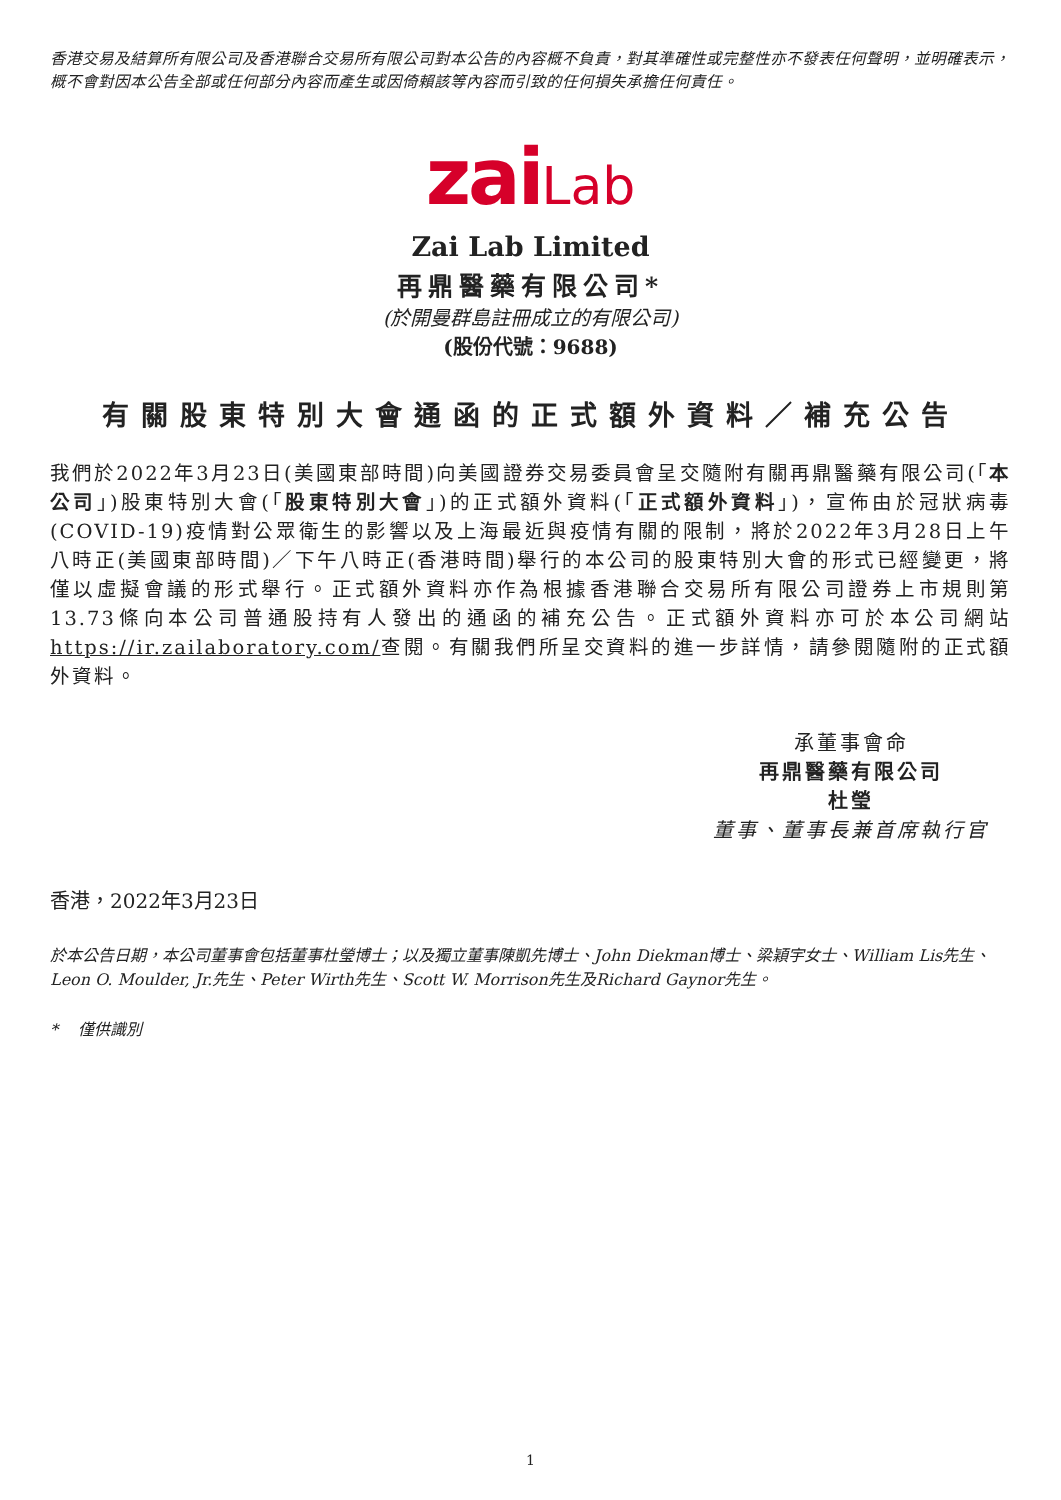香港交易及結算所有限公司及香港聯合交易所有限公司對本公告的內容概不負責，對其準確性或完整性亦不發表任何聲明，並明確表示，概不會對因本公告全部或任何部分內容而產生或因倚賴該等內容而引致的任何損失承擔任何責任。
zaiLab
Zai Lab Limited
再鼎醫藥有限公司*
(於開曼群島註冊成立的有限公司)
(股份代號：9688)
有關股東特別大會通函的正式額外資料／補充公告
我們於2022年3月23日(美國東部時間)向美國證券交易委員會呈交隨附有關再鼎醫藥有限公司(「本公司」)股東特別大會(「股東特別大會」)的正式額外資料(「正式額外資料」)，宣佈由於冠狀病毒(COVID-19)疫情對公眾衛生的影響以及上海最近與疫情有關的限制，將於2022年3月28日上午八時正(美國東部時間)／下午八時正(香港時間)舉行的本公司的股東特別大會的形式已經變更，將僅以虛擬會議的形式舉行。正式額外資料亦作為根據香港聯合交易所有限公司證券上市規則第13.73條向本公司普通股持有人發出的通函的補充公告。正式額外資料亦可於本公司網站https://ir.zailaboratory.com/查閱。有關我們所呈交資料的進一步詳情，請參閱隨附的正式額外資料。
承董事會命
再鼎醫藥有限公司
杜瑩
董事、董事長兼首席執行官
香港，2022年3月23日
於本公告日期，本公司董事會包括董事杜瑩博士；以及獨立董事陳凱先博士、John Diekman博士、梁穎宇女士、William Lis先生、Leon O. Moulder, Jr.先生、Peter Wirth先生、Scott W. Morrison先生及Richard Gaynor先生。
* 僅供識別
1